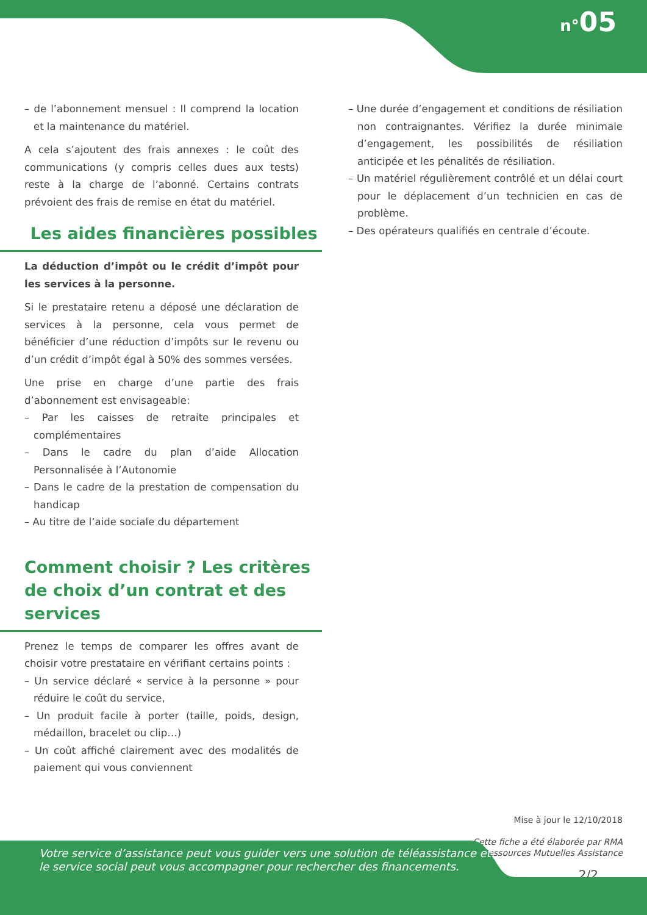n°05
– de l’abonnement mensuel : Il comprend la location et la maintenance du matériel.
A cela s’ajoutent des frais annexes : le coût des communications (y compris celles dues aux tests) reste à la charge de l’abonné. Certains contrats prévoient des frais de remise en état du matériel.
Les aides financières possibles
La déduction d’impôt ou le crédit d’impôt pour les services à la personne.
Si le prestataire retenu a déposé une déclaration de services à la personne, cela vous permet de bénéficier d’une réduction d’impôts sur le revenu ou d’un crédit d’impôt égal à 50% des sommes versées.
Une prise en charge d’une partie des frais d’abonnement est envisageable:
– Par les caisses de retraite principales et complémentaires
– Dans le cadre du plan d’aide Allocation Personnalisée à l’Autonomie
– Dans le cadre de la prestation de compensation du handicap
– Au titre de l’aide sociale du département
Comment choisir ? Les critères de choix d’un contrat et des services
Prenez le temps de comparer les offres avant de choisir votre prestataire en vérifiant certains points :
– Un service déclaré « service à la personne » pour réduire le coût du service,
– Un produit facile à porter (taille, poids, design, médaillon, bracelet ou clip…)
– Un coût affiché clairement avec des modalités de paiement qui vous conviennent
– Une durée d’engagement et conditions de résiliation non contraignantes. Vérifiez la durée minimale d’engagement, les possibilités de résiliation anticipée et les pénalités de résiliation.
– Un matériel régulièrement contrôlé et un délai court pour le déplacement d’un technicien en cas de problème.
– Des opérateurs qualifiés en centrale d’écoute.
Mise à jour le 12/10/2018
Cette fiche a été élaborée par RMA
Ressources Mutuelles Assistance
2/2
Votre service d’assistance peut vous guider vers une solution de téléassistance et
le service social peut vous accompagner pour rechercher des financements.